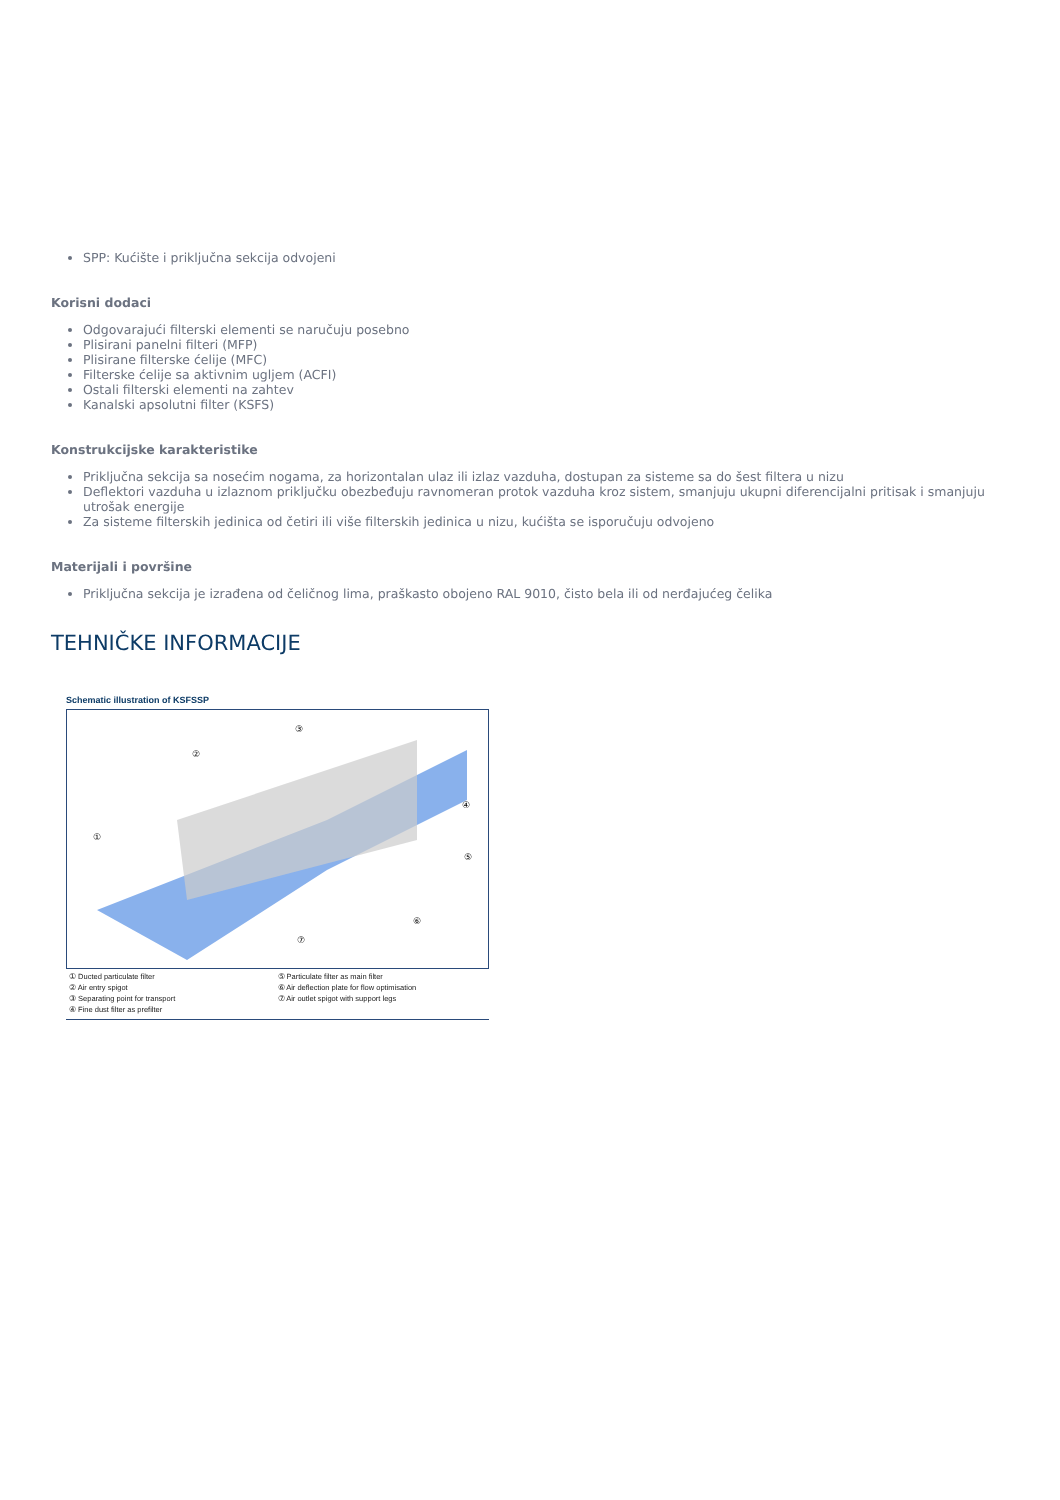SPP: Kućište i priključna sekcija odvojeni
Korisni dodaci
Odgovarajući filterski elementi se naručuju posebno
Plisirani panelni filteri (MFP)
Plisirane filterske ćelije (MFC)
Filterske ćelije sa aktivnim ugljem (ACFI)
Ostali filterski elementi na zahtev
Kanalski apsolutni filter (KSFS)
Konstrukcijske karakteristike
Priključna sekcija sa nosećim nogama, za horizontalan ulaz ili izlaz vazduha, dostupan za sisteme sa do šest filtera u nizu
Deflektori vazduha u izlaznom priključku obezbeđuju ravnomeran protok vazduha kroz sistem, smanjuju ukupni diferencijalni pritisak i smanjuju utrošak energije
Za sisteme filterskih jedinica od četiri ili više filterskih jedinica u nizu, kućišta se isporučuju odvojeno
Materijali i površine
Priključna sekcija je izrađena od čeličnog lima, praškasto obojeno RAL 9010, čisto bela ili od nerđajućeg čelika
TEHNIČKE INFORMACIJE
Schematic illustration of KSFSSP
①
②
③
④
⑤
⑥
⑦
① Ducted particulate filter
② Air entry spigot
③ Separating point for transport
④ Fine dust filter as prefilter
⑤ Particulate filter as main filter
⑥ Air deflection plate for flow optimisation
⑦ Air outlet spigot with support legs